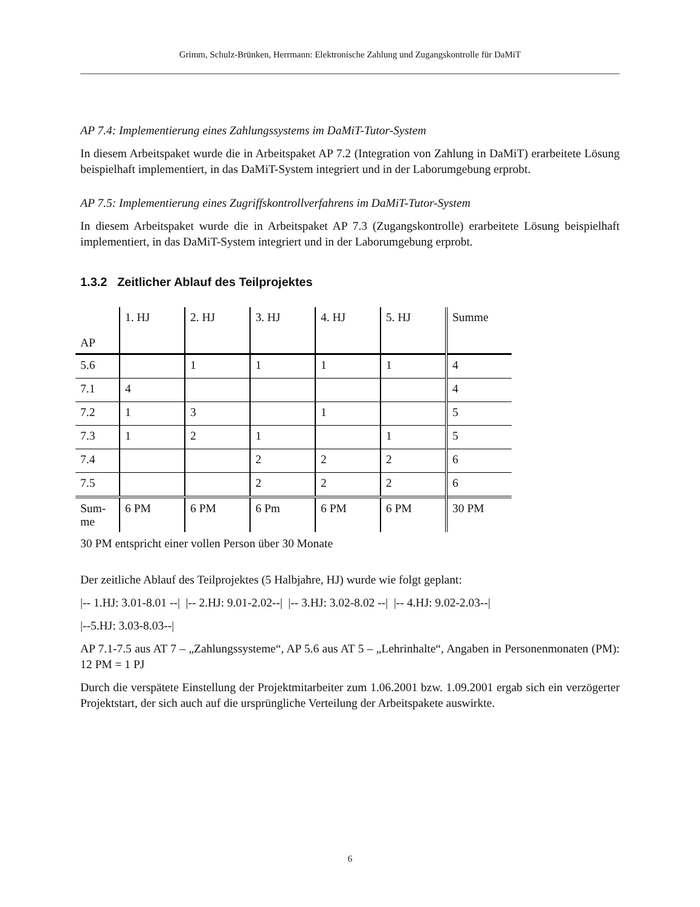Grimm, Schulz-Brünken, Herrmann: Elektronische Zahlung und Zugangskontrolle für DaMiT
AP 7.4: Implementierung eines Zahlungssystems im DaMiT-Tutor-System
In diesem Arbeitspaket wurde die in Arbeitspaket AP 7.2 (Integration von Zahlung in DaMiT) erarbeitete Lösung beispielhaft implementiert, in das DaMiT-System integriert und in der Labor­umgebung erprobt.
AP 7.5: Implementierung eines Zugriffskontrollverfahrens im DaMiT-Tutor-System
In diesem Arbeitspaket wurde die in Arbeitspaket AP 7.3 (Zugangskontrolle) erarbeitete Lösung beispielhaft implementiert, in das DaMiT-System integriert und in der Laborumgebung erprobt.
1.3.2 Zeitlicher Ablauf des Teilprojektes
| AP | 1. HJ | 2. HJ | 3. HJ | 4. HJ | 5. HJ | Summe |
| 5.6 | | 1 | 1 | 1 | 1 | 4 |
| 7.1 | 4 | | | | | 4 |
| 7.2 | 1 | 3 | | 1 | | 5 |
| 7.3 | 1 | 2 | 1 | | 1 | 5 |
| 7.4 | | | 2 | 2 | 2 | 6 |
| 7.5 | | | 2 | 2 | 2 | 6 |
| Sum- me | 6 PM | 6 PM | 6 Pm | 6 PM | 6 PM | 30 PM |
30 PM entspricht einer vollen Person über 30 Monate
Der zeitliche Ablauf des Teilprojektes (5 Halbjahre, HJ) wurde wie folgt geplant:
|-- 1.HJ: 3.01-8.01 --| |-- 2.HJ: 9.01-2.02--| |-- 3.HJ: 3.02-8.02 --| |-- 4.HJ: 9.02-2.03--|
|--5.HJ: 3.03-8.03--|
AP 7.1-7.5 aus AT 7 – „Zahlungssysteme“, AP 5.6 aus AT 5 – „Lehrinhalte“, Angaben in Perso­nenmonaten (PM): 12 PM = 1 PJ
Durch die verspätete Einstellung der Projektmitarbeiter zum 1.06.2001 bzw. 1.09.2001 ergab sich ein verzögerter Projektstart, der sich auch auf die ursprüngliche Verteilung der Arbeitspakete auswirkte.
6